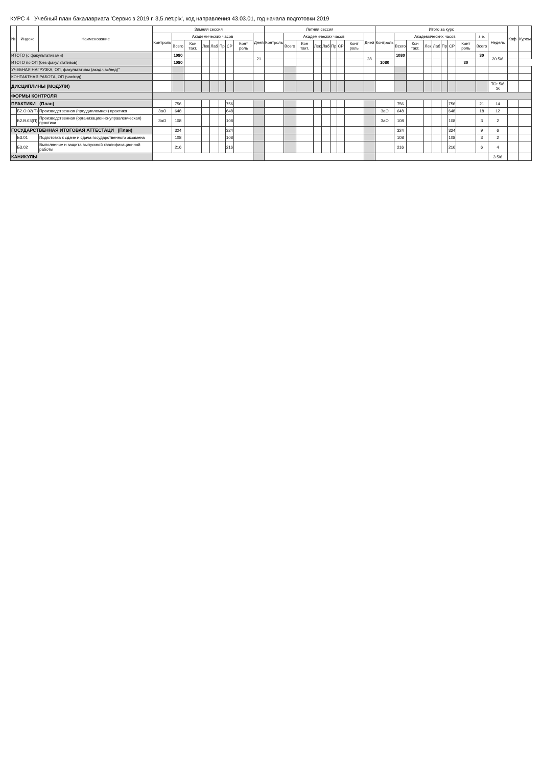КУРС 4 Учебный план бакалавриата 'Сервис з 2019 г. 3,5 лет.plx', код направления 43.03.01, год начала подготовки 2019
| № | Индекс | Наименование | Зимняя сессия | | | | | | | | | Летняя сессия | | | | | | | | | Итого за курс | | | | | | | | | | Каф. | Курсы |
| --- | --- | --- | --- | --- | --- | --- | --- | --- | --- | --- | --- | --- | --- | --- | --- | --- | --- | --- | --- | --- | --- | --- | --- | --- | --- | --- | --- | --- | --- | --- | --- | --- |
| | | | Контроль | Академических часов | | | | | | | Дней | Контроль | Академических часов | | | | | | | Дней | Контроль | Академических часов | | | | | | | з.е. | Недель | | |
| | | | | Всего | Кон такт. | Лек | Лаб | Пр | СР | Конт роль | | | Всего | Кон такт. | Лек | Лаб | Пр | СР | Конт роль | | | Всего | Кон такт. | Лек | Лаб | Пр | СР | Конт роль | Всего | | | |
| ИТОГО (с факультативами) | | | | 1080 | | | | | | | 21 | | | | | | | | | 28 | | 1080 | | | | | | | 30 | 20 5/6 | | |
| ИТОГО по ОП (без факультативов) | | | | 1080 | | | | | | | | | | | | | | | | | 1080 | | | | | | | 30 | | | | |
| УЧЕБНАЯ НАГРУЗКА, ОП, факультативы (акад.час/нед)" | | | | | | | | | | | | | | | | | | | | | | | | | | | | | | | | |
| КОНТАКТНАЯ РАБОТА, ОП (час/год) | | | | | | | | | | | | | | | | | | | | | | | | | | | | | | | | |
| ДИСЦИПЛИНЫ (МОДУЛИ) | | | | | | | | | | | | | | | | | | | | | | | | | | | | | | ТО: 5/6 Э: | | |
| ФОРМЫ КОНТРОЛЯ | | | | | | | | | | | | | | | | | | | | | | | | | | | | | | | | |
| ПРАКТИКИ (План) | | | | 756 | | | | | 756 | | | | | | | | | | | | | 756 | | | | | 756 | | 21 | 14 | | |
| | Б2.О.02(П) | Производственная (преддипломная) практика | ЗаО | 648 | | | | | 648 | | | | | | | | | | | | ЗаО | 648 | | | | | 648 | | 18 | 12 | | |
| | Б2.В.03(П) | Производственная (организационно-управленческая) практика | ЗаО | 108 | | | | | 108 | | | | | | | | | | | | ЗаО | 108 | | | | | 108 | | 3 | 2 | | |
| ГОСУДАРСТВЕННАЯ ИТОГОВАЯ АТТЕСТАЦИ (План) | | | | 324 | | | | | 324 | | | | | | | | | | | | | 324 | | | | | 324 | | 9 | 6 | | |
| | Б3.01 | Подготовка к сдаче и сдача государственного экзамена | | 108 | | | | | 108 | | | | | | | | | | | | | 108 | | | | | 108 | | 3 | 2 | | |
| | Б3.02 | Выполнение и защита выпускной квалификационной работы | | 216 | | | | | 216 | | | | | | | | | | | | | 216 | | | | | 216 | | 6 | 4 | | |
| КАНИКУЛЫ | | | | | | | | | | | | | | | | | | | | | | | | | | | | | | 3 5/6 | | |